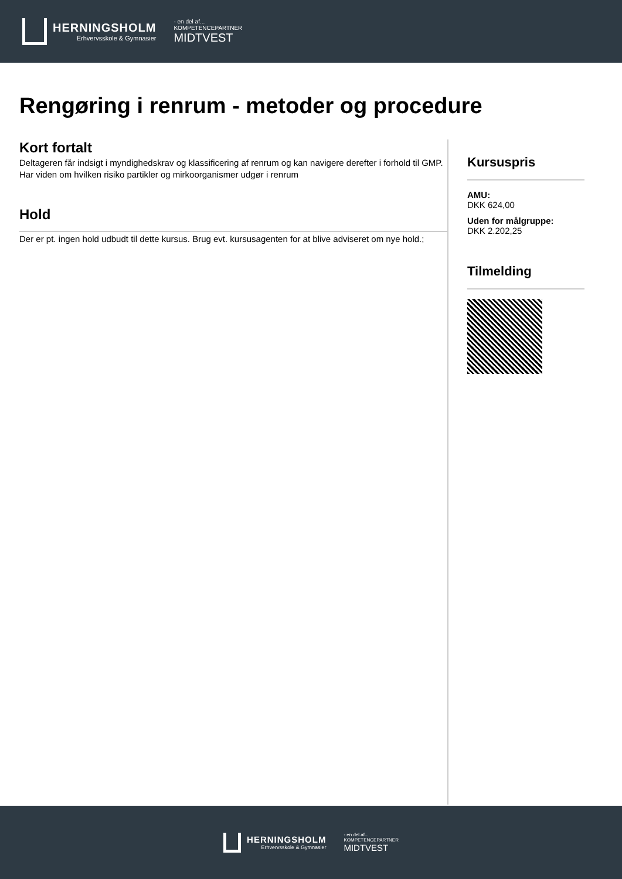HERNINGSHOLM
Erhvervsskole & Gymnasier
- en del af...
KOMPETENCEPARTNER
MIDTVEST
Rengøring i renrum - metoder og procedure
Kort fortalt
Deltageren får indsigt i myndighedskrav og klassificering af renrum og kan navigere derefter i forhold til GMP. Har viden om hvilken risiko partikler og mirkoorganismer udgør i renrum
Hold
Der er pt. ingen hold udbudt til dette kursus. Brug evt. kursusagenten for at blive adviseret om nye hold.;
Kursuspris
AMU:
DKK 624,00
Uden for målgruppe:
DKK 2.202,25
Tilmelding
HERNINGSHOLM
Erhvervsskole & Gymnasier
- en del af...
KOMPETENCEPARTNER
MIDTVEST